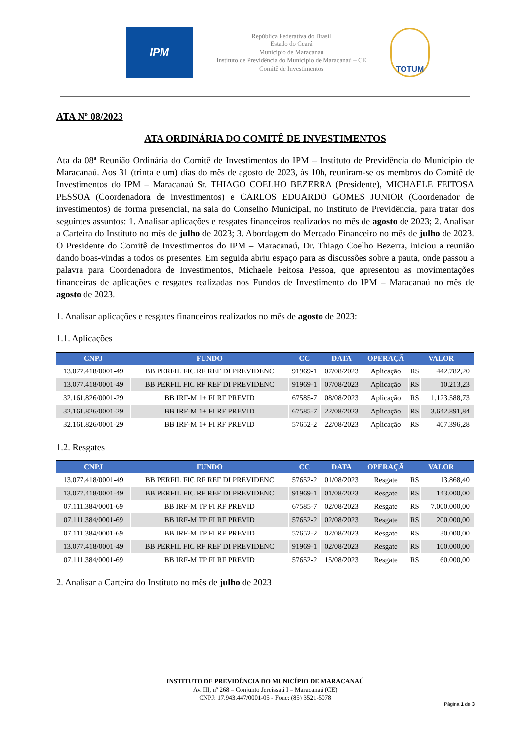IPM
República Federativa do Brasil
Estado do Ceará
Município de Maracanaú
Instituto de Previdência do Município de Maracanaú – CE
Comitê de Investimentos
TOTUM
ATA Nº 08/2023
ATA ORDINÁRIA DO COMITÊ DE INVESTIMENTOS
Ata da 08ª Reunião Ordinária do Comitê de Investimentos do IPM – Instituto de Previdência do Município de Maracanaú. Aos 31 (trinta e um) dias do mês de agosto de 2023, às 10h, reuniram-se os membros do Comitê de Investimentos do IPM – Maracanaú Sr. THIAGO COELHO BEZERRA (Presidente), MICHAELE FEITOSA PESSOA (Coordenadora de investimentos) e CARLOS EDUARDO GOMES JUNIOR (Coordenador de investimentos) de forma presencial, na sala do Conselho Municipal, no Instituto de Previdência, para tratar dos seguintes assuntos: 1. Analisar aplicações e resgates financeiros realizados no mês de agosto de 2023; 2. Analisar a Carteira do Instituto no mês de julho de 2023; 3. Abordagem do Mercado Financeiro no mês de julho de 2023. O Presidente do Comitê de Investimentos do IPM – Maracanaú, Dr. Thiago Coelho Bezerra, iniciou a reunião dando boas-vindas a todos os presentes. Em seguida abriu espaço para as discussões sobre a pauta, onde passou a palavra para Coordenadora de Investimentos, Michaele Feitosa Pessoa, que apresentou as movimentações financeiras de aplicações e resgates realizadas nos Fundos de Investimento do IPM – Maracanaú no mês de agosto de 2023.
1. Analisar aplicações e resgates financeiros realizados no mês de agosto de 2023:
1.1. Aplicações
| CNPJ | FUNDO | CC | DATA | OPERAÇÃ | VALOR | |
| --- | --- | --- | --- | --- | --- | --- |
| 13.077.418/0001-49 | BB PERFIL FIC RF REF DI PREVIDENC | 91969-1 | 07/08/2023 | Aplicação | R$ | 442.782,20 |
| 13.077.418/0001-49 | BB PERFIL FIC RF REF DI PREVIDENC | 91969-1 | 07/08/2023 | Aplicação | R$ | 10.213,23 |
| 32.161.826/0001-29 | BB IRF-M 1+ FI RF PREVID | 67585-7 | 08/08/2023 | Aplicação | R$ | 1.123.588,73 |
| 32.161.826/0001-29 | BB IRF-M 1+ FI RF PREVID | 67585-7 | 22/08/2023 | Aplicação | R$ | 3.642.891,84 |
| 32.161.826/0001-29 | BB IRF-M 1+ FI RF PREVID | 57652-2 | 22/08/2023 | Aplicação | R$ | 407.396,28 |
1.2. Resgates
| CNPJ | FUNDO | CC | DATA | OPERAÇÃ | VALOR | |
| --- | --- | --- | --- | --- | --- | --- |
| 13.077.418/0001-49 | BB PERFIL FIC RF REF DI PREVIDENC | 57652-2 | 01/08/2023 | Resgate | R$ | 13.868,40 |
| 13.077.418/0001-49 | BB PERFIL FIC RF REF DI PREVIDENC | 91969-1 | 01/08/2023 | Resgate | R$ | 143.000,00 |
| 07.111.384/0001-69 | BB IRF-M TP FI RF PREVID | 67585-7 | 02/08/2023 | Resgate | R$ | 7.000.000,00 |
| 07.111.384/0001-69 | BB IRF-M TP FI RF PREVID | 57652-2 | 02/08/2023 | Resgate | R$ | 200.000,00 |
| 07.111.384/0001-69 | BB IRF-M TP FI RF PREVID | 57652-2 | 02/08/2023 | Resgate | R$ | 30.000,00 |
| 13.077.418/0001-49 | BB PERFIL FIC RF REF DI PREVIDENC | 91969-1 | 02/08/2023 | Resgate | R$ | 100.000,00 |
| 07.111.384/0001-69 | BB IRF-M TP FI RF PREVID | 57652-2 | 15/08/2023 | Resgate | R$ | 60.000,00 |
2. Analisar a Carteira do Instituto no mês de julho de 2023
INSTITUTO DE PREVIDÊNCIA DO MUNICÍPIO DE MARACANAÚ
Av. III, nº 268 – Conjunto Jereissati I – Maracanaú (CE)
CNPJ: 17.943.447/0001-05 - Fone: (85) 3521-5078
Página 1 de 3